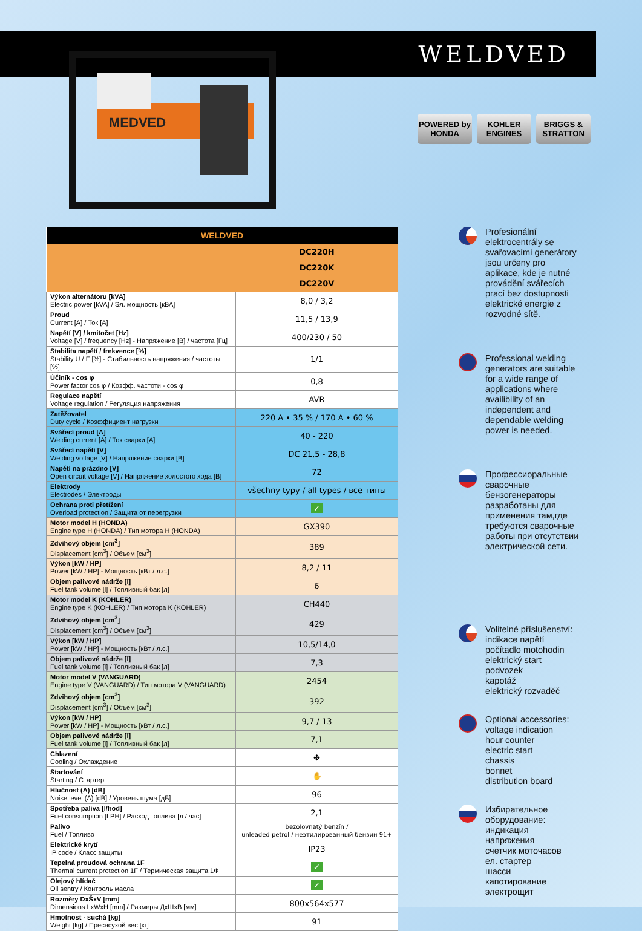WELDVED
MEDVED
POWERED by HONDA
KOHLER ENGINES
BRIGGS & STRATTON
| WELDVED | |
| --- | --- |
| | DC220H |
| | DC220K |
| | DC220V |
| Výkon alternátoru [kVA] Electric power [kVA] / Эл. мощность [кВА] | 8,0 / 3,2 |
| Proud Current [A] / Ток [A] | 11,5 / 13,9 |
| Napětí [V] / kmitočet [Hz] Voltage [V] / frequency [Hz] - Напряжение [В] / частота [Гц] | 400/230 / 50 |
| Stabilita napětí / frekvence [%] Stability U / F [%] - Стабильность напряжения / частоты [%] | 1/1 |
| Účiník - cos φ Power factor cos φ / Коэфф. частоти - cos φ | 0,8 |
| Regulace napětí Voltage regulation / Регуляция напряжения | AVR |
| Zatěžovatel Duty cycle / Коэффициент нагрузки | 220 A • 35 % / 170 A • 60 % |
| Svářecí proud [A] Welding current [A] / Ток сварки [A] | 40 - 220 |
| Svářecí napětí [V] Welding voltage [V] / Напряжение сварки [В] | DC 21,5 - 28,8 |
| Napětí na prázdno [V] Open circuit voltage [V] / Напряжение холостого хода [В] | 72 |
| Elektrody Electrodes / Электроды | všechny typy / all types / все типы |
| Ochrana proti přetížení Overload protection / Защита от перегрузки | ✓ |
| Motor model H (HONDA) Engine type H (HONDA) / Тип мотора H (HONDA) | GX390 |
| Zdvihový objem [cm<sup>3</sup>] Displacement [cm<sup>3</sup>] / Объем [см<sup>3</sup>] | 389 |
| Výkon [kW / HP] Power [kW / HP] - Мощность [кВт / л.с.] | 8,2 / 11 |
| Objem palivové nádrže [l] Fuel tank volume [l] / Топливный бак [л] | 6 |
| Motor model K (KOHLER) Engine type K (KOHLER) / Тип мотора K (KOHLER) | CH440 |
| Zdvihový objem [cm<sup>3</sup>] Displacement [cm<sup>3</sup>] / Объем [см<sup>3</sup>] | 429 |
| Výkon [kW / HP] Power [kW / HP] - Мощность [кВт / л.с.] | 10,5/14,0 |
| Objem palivové nádrže [l] Fuel tank volume [l] / Топливный бак [л] | 7,3 |
| Motor model V (VANGUARD) Engine type V (VANGUARD) / Тип мотора V (VANGUARD) | 2454 |
| Zdvihový objem [cm<sup>3</sup>] Displacement [cm<sup>3</sup>] / Объем [см<sup>3</sup>] | 392 |
| Výkon [kW / HP] Power [kW / HP] - Мощность [кВт / л.с.] | 9,7 / 13 |
| Objem palivové nádrže [l] Fuel tank volume [l] / Топливный бак [л] | 7,1 |
| Chlazení Cooling / Охлаждение | ✤ |
| Startování Starting / Стартер | ✋ |
| Hlučnost (A) [dB] Noise level (A) [dB] / Уровень шума [дБ] | 96 |
| Spotřeba paliva [l/hod] Fuel consumption [LPH] / Расход топлива [л / час] | 2,1 |
| Palivo Fuel / Топливо | bezolovnatý benzín / unleaded petrol / неэтилированный бензин 91+ |
| Elektrické krytí IP code / Класс защиты | IP23 |
| Tepelná proudová ochrana 1F Thermal current protection 1F / Термическая защита 1Ф | ✓ |
| Olejový hlídač Oil sentry / Контроль масла | ✓ |
| Rozměry DxŠxV [mm] Dimensions LxWxH [mm] / Размеры ДхШхВ [мм] | 800x564x577 |
| Hmotnost - suchá [kg] Weight [kg] / Преснсухой вес [кг] | 91 |
Profesionální elektrocentrály se svařovacími generátory jsou určeny pro aplikace, kde je nutné provádění svářecích prací bez dostupnosti elektrické energie z rozvodné sítě.
Professional welding generators are suitable for a wide range of applications where availibility of an independent and dependable welding power is needed.
Профессиоральные сварочные бензогенераторы разработаны для применения там,где требуются сварочные работы при отсутствии электрической сети.
Volitelné příslušenství:
indikace napětí
počítadlo motohodin
elektrický start
podvozek
kapotáž
elektrický rozvaděč
Optional accessories:
voltage indication
hour counter
electric start
chassis
bonnet
distribution board
Избирательное оборудование:
индикация напряжения
счетчик моточасов
ел. стартер
шасси
капотирование
электрощит